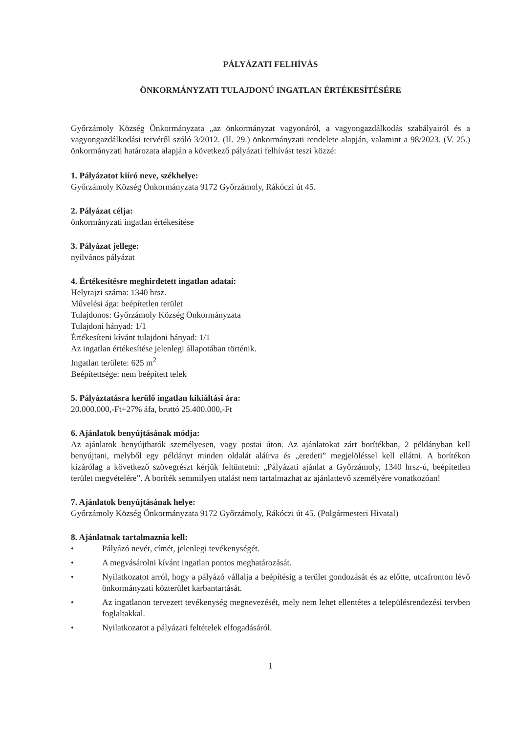PÁLYÁZATI FELHÍVÁS
ÖNKORMÁNYZATI TULAJDONÚ INGATLAN ÉRTÉKESÍTÉSÉRE
Győrzámoly Község Önkormányzata „az önkormányzat vagyonáról, a vagyongazdálkodás szabályairól és a vagyongazdálkodási tervéről szóló 3/2012. (II. 29.) önkormányzati rendelete alapján, valamint a 98/2023. (V. 25.) önkormányzati határozata alapján a következő pályázati felhívást teszi közzé:
1. Pályázatot kiíró neve, székhelye:
Győrzámoly Község Önkormányzata 9172 Győrzámoly, Rákóczi út 45.
2. Pályázat célja:
önkormányzati ingatlan értékesítése
3. Pályázat jellege:
nyilvános pályázat
4. Értékesítésre meghirdetett ingatlan adatai:
Helyrajzi száma: 1340 hrsz.
Művelési ága: beépítetlen terület
Tulajdonos: Győrzámoly Község Önkormányzata
Tulajdoni hányad: 1/1
Értékesíteni kívánt tulajdoni hányad: 1/1
Az ingatlan értékesítése jelenlegi állapotában történik.
Ingatlan területe: 625 m<sup>2</sup>
Beépítettsége: nem beépített telek
5. Pályáztatásra kerülő ingatlan kikiáltási ára:
20.000.000,-Ft+27% áfa, bruttó 25.400.000,-Ft
6. Ajánlatok benyújtásának módja:
Az ajánlatok benyújthatók személyesen, vagy postai úton. Az ajánlatokat zárt borítékban, 2 példányban kell benyújtani, melyből egy példányt minden oldalát aláírva és „eredeti” megjelöléssel kell ellátni. A borítékon kizárólag a következő szövegrészt kérjük feltüntetni: „Pályázati ajánlat a Győrzámoly, 1340 hrsz-ú, beépítetlen terület megvételére”. A boríték semmilyen utalást nem tartalmazhat az ajánlattevő személyére vonatkozóan!
7. Ajánlatok benyújtásának helye:
Győrzámoly Község Önkormányzata 9172 Győrzámoly, Rákóczi út 45. (Polgármesteri Hivatal)
8. Ajánlatnak tartalmaznia kell:
• Pályázó nevét, címét, jelenlegi tevékenységét.
• A megvásárolni kívánt ingatlan pontos meghatározását.
• Nyilatkozatot arról, hogy a pályázó vállalja a beépítésig a terület gondozását és az előtte, utcafronton lévő önkormányzati közterület karbantartását.
• Az ingatlanon tervezett tevékenység megnevezését, mely nem lehet ellentétes a településrendezési tervben foglaltakkal.
• Nyilatkozatot a pályázati feltételek elfogadásáról.
1